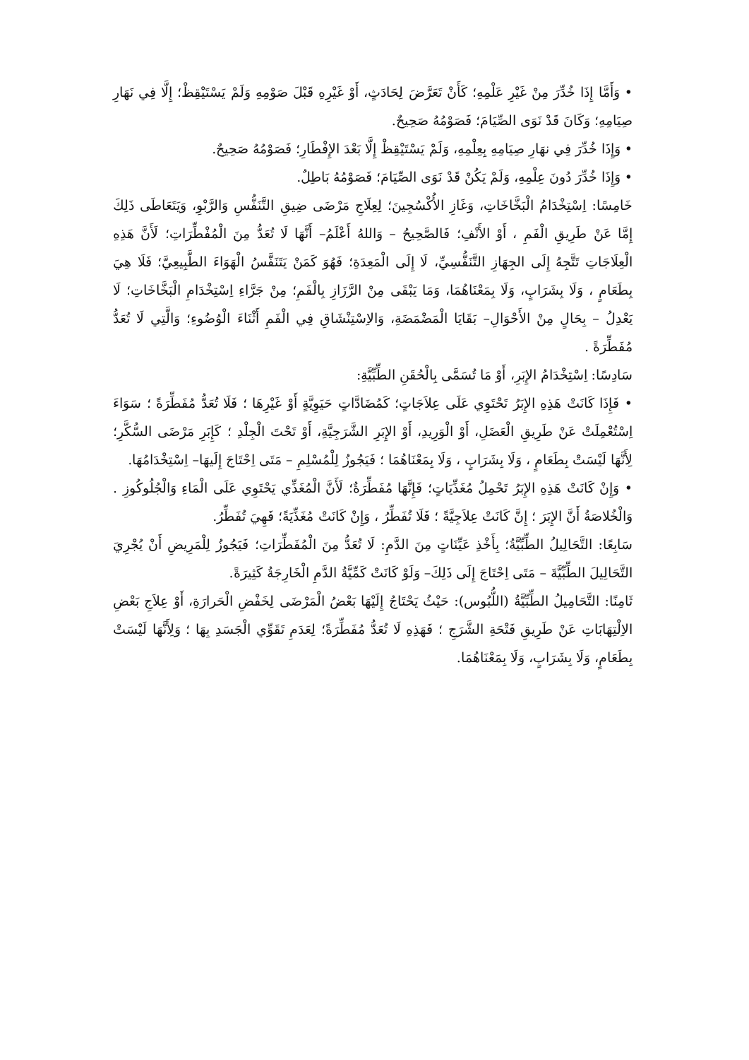• وَأَمَّا إِذَا خُدِّرَ مِنْ غَيْرِ عَلْمِهِ؛ كَأَنْ تَعَرَّضَ لِحَادَثٍ، أَوْ غَيْرِهِ قَبْلَ صَوْمِهِ وَلَمْ يَسْتَيْقِظْ؛ إِلَّا فِي نَهَارِ صِيَامِهِ؛ وَكَانَ قَدْ نَوَى الصِّيَامَ؛ فَصَوْمُهُ صَحِيحٌ.
• وَإِذَا خُدِّرَ فِي نهَارِ صِيَامِهِ بِعِلْمِهِ، وَلَمْ يَسْتَيْقِظْ إِلَّا بَعْدَ الإِفْطَارِ؛ فَصَوْمُهُ صَحِيحٌ.
• وَإِذَا خُدِّرَ دُونَ عِلْمِهِ، وَلَمْ يَكُنْ قَدْ نَوَى الصِّيَامَ؛ فَصَوْمُهُ بَاطِلٌ.
خَامِسًا: اِسْتِخْدَامُ الْبَخَّاخَاتِ، وَغَازِ الأُكْسُجِينَ؛ لِعِلَاجِ مَرْضَى ضِيقِ التَّنَفُّسِ وَالرَّبْوِ، وَيَتَعَاطَى ذَلِكَ إِمَّا عَنْ طَرِيقِ الْفَمِ ، أَوْ الأَنْفِ؛ فَالصَّحِيحُ – وَاللهُ أَعْلَمُ– أَنَّهَا لَا تُعَدُّ مِنَ الْمُفْطِّرَاتِ؛ لَأَنَّ هَذِهِ الْعِلَاجَاتِ تَتَّجِهُ إِلَى الجِهَازِ التَّنَفُّسِيِّ، لَا إِلَى الْمَعِدَةِ؛ فَهُوَ كَمَنْ يَتَنَفَّسُ الْهَوَاءَ الطَّبِيعِيَّ؛ فَلَا هِيَ بِطَعَامٍ ، وَلَا بِشَرَابٍ، وَلَا بِمَعْنَاهُمَا، وَمَا يَبْقَى مِنْ الرَّزَازِ بِالْفَمِ؛ مِنْ جَرَّاءِ اِسْتِخْدَامِ الْبَخَّاخَاتِ؛ لَا يَعْدِلُ – بِحَالٍ مِنْ الأَحْوَالِ– بَقَايَا الْمَضْمَضَةِ، وَالاِسْتِنْشَاقِ فِي الْفَمِ أَثْنَاءَ الْوُضُوءِ؛ وَالَّتِي لَا تُعَدُّ مُفَطِّرَةً .
سَادِسًا: اِسْتِخْدَامُ الإِبَرِ، أَوْ مَا تُسَمَّى بِالْحُقَنِ الطِّبِّيَّةِ:
• فَإِذَا كَانَتْ هَذِهِ الإِبَرُ تَحْتَوِي عَلَى عِلاَجَاتٍ؛ كَمُضَادَّاتٍ حَيَوِيَّةٍ أَوْ غَيْرِهَا ؛ فَلَا تُعَدُّ مُفَطِّرَةً ؛ سَوَاءَ اِسْتُعْمِلَتْ عَنْ طَرِيقِ الْعَضَلِ، أَوْ الْوَرِيدِ، أَوْ الإِبَرِ الشَّرَجِيَّةِ، أَوْ تَحْتَ الْجِلْدِ ؛ كَإِبَرِ مَرْضَى السُّكَّرِ؛ لِأَنَّهَا لَيْسَتْ بِطَعَامٍ ، وَلَا بِشَرَابٍ ، وَلَا بِمَعْنَاهُمَا ؛ فَيَجُوزُ لِلْمُسْلِمِ – مَتَى اِحْتَاجَ إِلَيهَا– اِسْتِخْدَامُهَا.
• وَإِنْ كَانَتْ هَذِهِ الإِبَرُ تَحْمِلُ مُغَذِّيَاتٍ؛ فَإِنَّهَا مُفَطِّرَةٌ؛ لَأَنَّ الْمُغَذِّي يَحْتَوِي عَلَى الْمَاءِ وَالْجُلُوكُوزِ . وَالْخُلاصَةُ أَنَّ الإِبَرَ ؛ إِنَّ كَانَتْ عِلاَجِيَّةً ؛ فَلَا تُفَطِّرُ ، وَإِنْ كَانَتْ مُغَذِّيَةً؛ فَهِيَ تُفَطِّرُ.
سَابِعًا: التَّحَالِيلُ الطِّبِّيَّةُ؛ بِأَخْذِ عَيِّنَاتٍ مِنَ الدَّمِ: لَا تُعَدُّ مِنَ الْمُفَطِّرَاتِ؛ فَيَجُوزُ لِلْمَرِيضِ أَنْ يُجْرِيَ التَّحَالِيلَ الطِّبِّيَّةَ – مَتَى اِحْتَاجَ إِلَى ذَلِكَ– وَلَوْ كَانَتْ كَمِّيَّةُ الدَّمِ الْخَارِجَةُ كَثِيرَةً.
ثَامِنًا: التَّحَامِيلُ الطِّبِّيَّةُ (اللُّبُوس): حَيْثُ يَحْتَاجُ إِلَيْهَا بَعْضُ الْمَرْضَى لِخَفْضِ الْحَرارَةِ، أَوْ عِلاَجِ بَعْضِ الاِلْتِهَابَاتِ عَنْ طَرِيقِ فَتْحَةِ الشَّرَجِ ؛ فَهَذِهِ لَا تُعَدُّ مُفَطِّرَةً؛ لِعَدَمِ تَقَوِّي الْجَسَدِ بِهَا ؛ وَلِأَنَّهَا لَيْسَتْ بِطَعَامٍ، وَلَا بِشَرَابٍ، وَلَا بِمَعْنَاهُمَا.